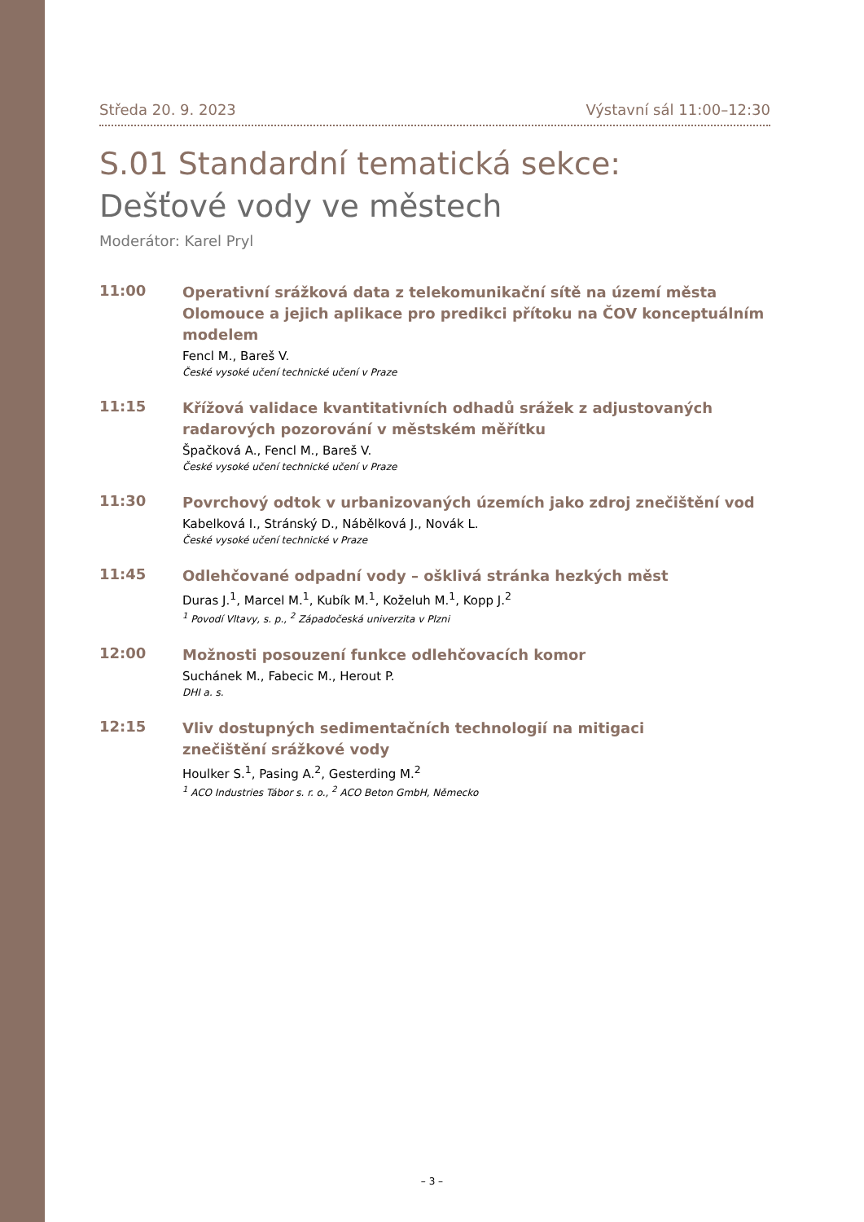Středa 20. 9. 2023 Výstavní sál 11:00–12:30
S.01 Standardní tematická sekce:
Dešťové vody ve městech
Moderátor: Karel Pryl
11:00
Operativní srážková data z telekomunikační sítě na území města Olomouce a jejich aplikace pro predikci přítoku na ČOV konceptuálním modelem
Fencl M., Bareš V.
České vysoké učení technické učení v Praze
11:15
Křížová validace kvantitativních odhadů srážek z adjustovaných radarových pozorování v městském měřítku
Špačková A., Fencl M., Bareš V.
České vysoké učení technické učení v Praze
11:30
Povrchový odtok v urbanizovaných územích jako zdroj znečištění vod
Kabelková I., Stránský D., Nábělková J., Novák L.
České vysoké učení technické v Praze
11:45
Odlehčované odpadní vody – ošklivá stránka hezkých měst
Duras J.<sup>1</sup>, Marcel M.<sup>1</sup>, Kubík M.<sup>1</sup>, Koželuh M.<sup>1</sup>, Kopp J.<sup>2</sup>
<sup>1</sup> Povodí Vltavy, s. p., <sup>2</sup> Západočeská univerzita v Plzni
12:00
Možnosti posouzení funkce odlehčovacích komor
Suchánek M., Fabecic M., Herout P.
DHI a. s.
12:15
Vliv dostupných sedimentačních technologií na mitigaci
znečištění srážkové vody
Houlker S.<sup>1</sup>, Pasing A.<sup>2</sup>, Gesterding M.<sup>2</sup>
<sup>1</sup> ACO Industries Tábor s. r. o., <sup>2</sup> ACO Beton GmbH, Německo
– 3 –